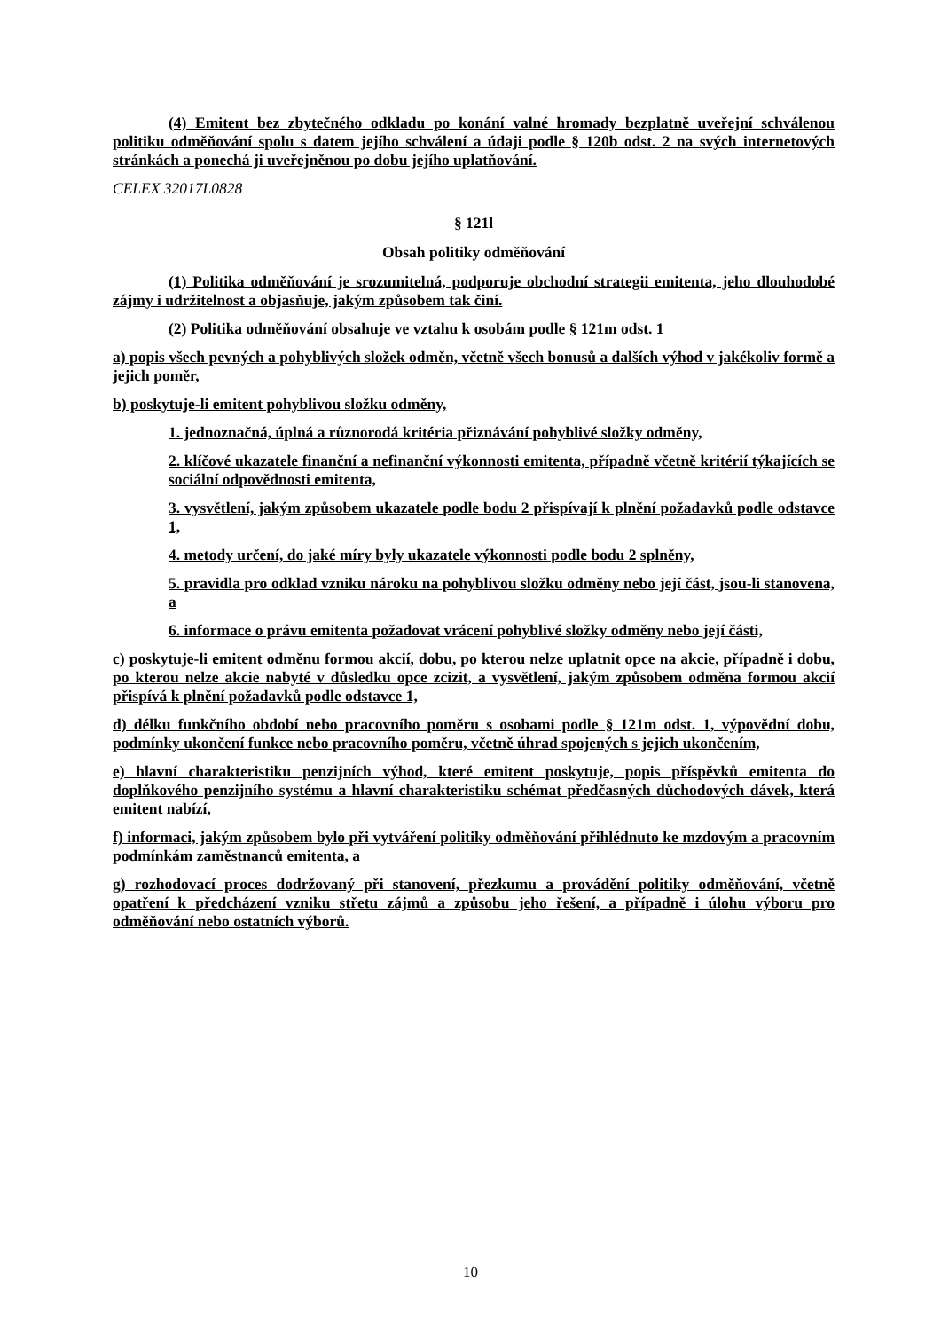(4) Emitent bez zbytečného odkladu po konání valné hromady bezplatně uveřejní schválenou politiku odměňování spolu s datem jejího schválení a údaji podle § 120b odst. 2 na svých internetových stránkách a ponechá ji uveřejněnou po dobu jejího uplatňování.
CELEX 32017L0828
§ 121l
Obsah politiky odměňování
(1) Politika odměňování je srozumitelná, podporuje obchodní strategii emitenta, jeho dlouhodobé zájmy i udržitelnost a objasňuje, jakým způsobem tak činí.
(2) Politika odměňování obsahuje ve vztahu k osobám podle § 121m odst. 1
a) popis všech pevných a pohyblivých složek odměn, včetně všech bonusů a dalších výhod v jakékoliv formě a jejich poměr,
b) poskytuje-li emitent pohyblivou složku odměny,
1. jednoznačná, úplná a různorodá kritéria přiznávání pohyblivé složky odměny,
2. klíčové ukazatele finanční a nefinanční výkonnosti emitenta, případně včetně kritérií týkajících se sociální odpovědnosti emitenta,
3. vysvětlení, jakým způsobem ukazatele podle bodu 2 přispívají k plnění požadavků podle odstavce 1,
4. metody určení, do jaké míry byly ukazatele výkonnosti podle bodu 2 splněny,
5. pravidla pro odklad vzniku nároku na pohyblivou složku odměny nebo její část, jsou-li stanovena, a
6. informace o právu emitenta požadovat vrácení pohyblivé složky odměny nebo její části,
c) poskytuje-li emitent odměnu formou akcií, dobu, po kterou nelze uplatnit opce na akcie, případně i dobu, po kterou nelze akcie nabyté v důsledku opce zcizit, a vysvětlení, jakým způsobem odměna formou akcií přispívá k plnění požadavků podle odstavce 1,
d) délku funkčního období nebo pracovního poměru s osobami podle § 121m odst. 1, výpovědní dobu, podmínky ukončení funkce nebo pracovního poměru, včetně úhrad spojených s jejich ukončením,
e) hlavní charakteristiku penzijních výhod, které emitent poskytuje, popis příspěvků emitenta do doplňkového penzijního systému a hlavní charakteristiku schémat předčasných důchodových dávek, která emitent nabízí,
f) informaci, jakým způsobem bylo při vytváření politiky odměňování přihlédnuto ke mzdovým a pracovním podmínkám zaměstnanců emitenta, a
g) rozhodovací proces dodržovaný při stanovení, přezkumu a provádění politiky odměňování, včetně opatření k předcházení vzniku střetu zájmů a způsobu jeho řešení, a případně i úlohu výboru pro odměňování nebo ostatních výborů.
10